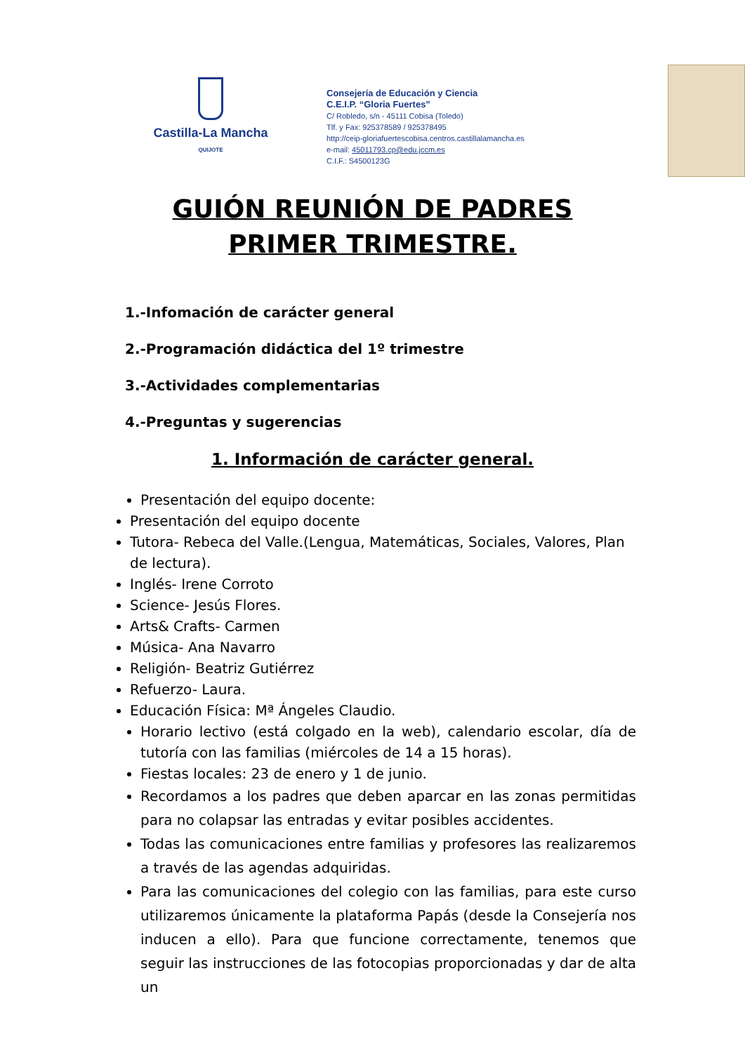Castilla-La Mancha
QUIJOTE
Consejería de Educación y Ciencia
C.E.I.P. “Gloria Fuertes”
C/ Robledo, s/n - 45111 Cobisa (Toledo)
Tlf. y Fax: 925378589 / 925378495
http://ceip-gloriafuertescobisa.centros.castillalamancha.es
e-mail: 45011793.cp@edu.jccm.es
C.I.F.: S4500123G
GUIÓN REUNIÓN DE PADRES
PRIMER TRIMESTRE.
1.-Infomación de carácter general
2.-Programación didáctica del 1º trimestre
3.-Actividades complementarias
4.-Preguntas y sugerencias
1. Información de carácter general.
Presentación del equipo docente:
Presentación del equipo docente
Tutora- Rebeca del Valle.(Lengua, Matemáticas, Sociales, Valores, Plan de lectura).
Inglés- Irene Corroto
Science- Jesús Flores.
Arts& Crafts- Carmen
Música- Ana Navarro
Religión- Beatriz Gutiérrez
Refuerzo- Laura.
Educación Física: Mª Ángeles Claudio.
Horario lectivo (está colgado en la web), calendario escolar, día de tutoría con las familias (miércoles de 14 a 15 horas).
Fiestas locales: 23 de enero y 1 de junio.
Recordamos a los padres que deben aparcar en las zonas permitidas para no colapsar las entradas y evitar posibles accidentes.
Todas las comunicaciones entre familias y profesores las realizaremos a través de las agendas adquiridas.
Para las comunicaciones del colegio con las familias, para este curso utilizaremos únicamente la plataforma Papás (desde la Consejería nos inducen a ello). Para que funcione correctamente, tenemos que seguir las instrucciones de las fotocopias proporcionadas y dar de alta un